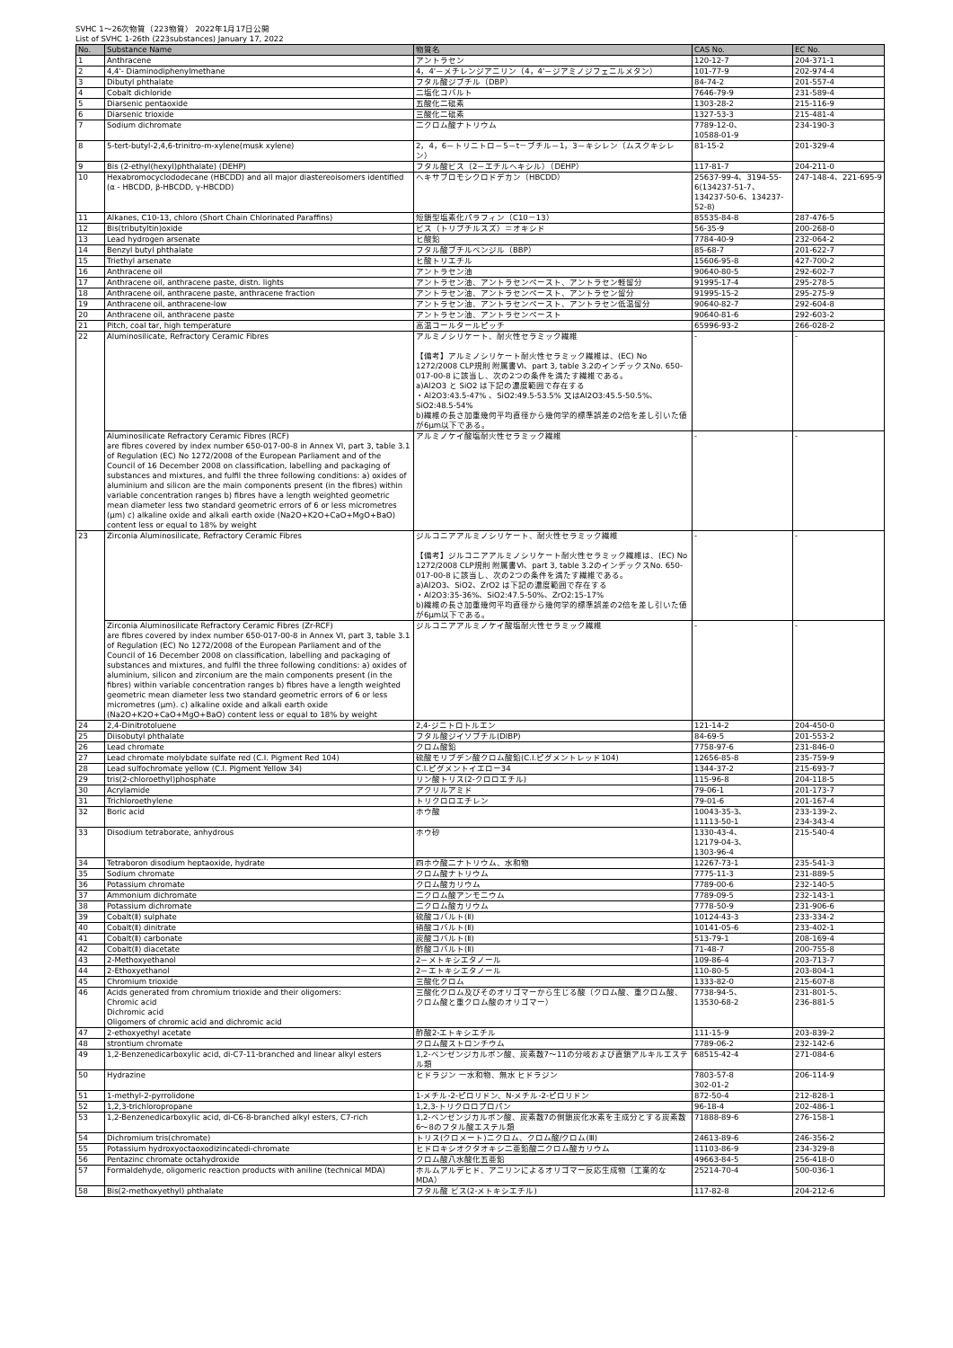SVHC 1〜26次物質（223物質） 2022年1月17日公開
List of SVHC 1-26th (223substances) January 17, 2022
| No. | Substance Name | 物質名 | CAS No. | EC No. |
| --- | --- | --- | --- | --- |
| 1 | Anthracene | アントラセン | 120-12-7 | 204-371-1 |
| 2 | 4,4'- Diaminodiphenylmethane | 4，4'－メチレンジアニリン（4，4'－ジアミノジフェニルメタン） | 101-77-9 | 202-974-4 |
| 3 | Dibutyl phthalate | フタル酸ジブチル（DBP） | 84-74-2 | 201-557-4 |
| 4 | Cobalt dichloride | 二塩化コバルト | 7646-79-9 | 231-589-4 |
| 5 | Diarsenic pentaoxide | 五酸化二砒素 | 1303-28-2 | 215-116-9 |
| 6 | Diarsenic trioxide | 三酸化二砒素 | 1327-53-3 | 215-481-4 |
| 7 | Sodium dichromate | 二クロム酸ナトリウム | 7789-12-0、 10588-01-9 | 234-190-3 |
| 8 | 5-tert-butyl-2,4,6-trinitro-m-xylene(musk xylene) | 2，4，6－トリニトロ－5－t－ブチル－1，3－キシレン（ムスクキシレン） | 81-15-2 | 201-329-4 |
| 9 | Bis (2-ethyl(hexyl)phthalate) (DEHP) | フタル酸ビス（2－エチルヘキシル）（DEHP） | 117-81-7 | 204-211-0 |
| 10 | Hexabromocyclododecane (HBCDD) and all major diastereoisomers identified (α - HBCDD, β-HBCDD, γ-HBCDD) | ヘキサブロモシクロドデカン（HBCDD） | 25637-99-4、3194-55-6(134237-51-7、134237-50-6、134237-52-8) | 247-148-4、221-695-9 |
| 11 | Alkanes, C10-13, chloro (Short Chain Chlorinated Paraffins) | 短鎖型塩素化パラフィン（C10－13） | 85535-84-8 | 287-476-5 |
| 12 | Bis(tributyltin)oxide | ビス（トリブチルスズ）＝オキシド | 56-35-9 | 200-268-0 |
| 13 | Lead hydrogen arsenate | ヒ酸鉛 | 7784-40-9 | 232-064-2 |
| 14 | Benzyl butyl phthalate | フタル酸ブチルベンジル（BBP） | 85-68-7 | 201-622-7 |
| 15 | Triethyl arsenate | ヒ酸トリエチル | 15606-95-8 | 427-700-2 |
| 16 | Anthracene oil | アントラセン油 | 90640-80-5 | 292-602-7 |
| 17 | Anthracene oil, anthracene paste, distn. lights | アントラセン油、アントラセンペースト、アントラセン軽留分 | 91995-17-4 | 295-278-5 |
| 18 | Anthracene oil, anthracene paste, anthracene fraction | アントラセン油、アントラセンペースト、アントラセン留分 | 91995-15-2 | 295-275-9 |
| 19 | Anthracene oil, anthracene-low | アントラセン油、アントラセンペースト、アントラセン低温留分 | 90640-82-7 | 292-604-8 |
| 20 | Anthracene oil, anthracene paste | アントラセン油、アントラセンペースト | 90640-81-6 | 292-603-2 |
| 21 | Pitch, coal tar, high temperature | 高温コールタールピッチ | 65996-93-2 | 266-028-2 |
| 22 | Aluminosilicate, Refractory Ceramic Fibres | アルミノシリケート、耐火性セラミック繊維 【備考】アルミノシリケート耐火性セラミック繊維は、(EC) No 1272/2008 CLP規則 附属書Ⅵ、part 3, table 3.2のインデックスNo. 650-017-00-8 に該当し、次の2つの条件を満たす繊維である。 a)Al2O3 と SiO2 は下記の濃度範囲で存在する ・Al2O3:43.5-47% 、SiO2:49.5-53.5% 又はAl2O3:45.5-50.5%、SiO2:48.5-54% b)繊維の長さ加重幾何平均直径から幾何学的標準誤差の2倍を差し引いた値が6μm以下である。 | - | - |
| | Aluminosilicate Refractory Ceramic Fibres (RCF) are fibres covered by index number 650-017-00-8 in Annex VI, part 3, table 3.1 of Regulation (EC) No 1272/2008 of the European Parliament and of the Council of 16 December 2008 on classification, labelling and packaging of substances and mixtures, and fulfil the three following conditions: a) oxides of aluminium and silicon are the main components present (in the fibres) within variable concentration ranges b) fibres have a length weighted geometric mean diameter less two standard geometric errors of 6 or less micrometres (μm) c) alkaline oxide and alkali earth oxide (Na2O+K2O+CaO+MgO+BaO) content less or equal to 18% by weight | アルミノケイ酸塩耐火性セラミック繊維 | - | - |
| 23 | Zirconia Aluminosilicate, Refractory Ceramic Fibres | ジルコニアアルミノシリケート、耐火性セラミック繊維 【備考】ジルコニアアルミノシリケート耐火性セラミック繊維は、(EC) No 1272/2008 CLP規則 附属書Ⅵ、part 3, table 3.2のインデックスNo. 650-017-00-8 に該当し、次の2つの条件を満たす繊維である。 a)Al2O3、SiO2、ZrO2 は下記の濃度範囲で存在する ・Al2O3:35-36%、SiO2:47.5-50%、ZrO2:15-17% b)繊維の長さ加重幾何平均直径から幾何学的標準誤差の2倍を差し引いた値が6μm以下である。 | - | - |
| | Zirconia Aluminosilicate Refractory Ceramic Fibres (Zr-RCF) are fibres covered by index number 650-017-00-8 in Annex VI, part 3, table 3.1 of Regulation (EC) No 1272/2008 of the European Parliament and of the Council of 16 December 2008 on classification, labelling and packaging of substances and mixtures, and fulfil the three following conditions: a) oxides of aluminium, silicon and zirconium are the main components present (in the fibres) within variable concentration ranges b) fibres have a length weighted geometric mean diameter less two standard geometric errors of 6 or less micrometres (μm). c) alkaline oxide and alkali earth oxide (Na2O+K2O+CaO+MgO+BaO) content less or equal to 18% by weight | ジルコニアアルミノケイ酸塩耐火性セラミック繊維 | - | - |
| 24 | 2,4-Dinitrotoluene | 2,4-ジニトロトルエン | 121-14-2 | 204-450-0 |
| 25 | Diisobutyl phthalate | フタル酸ジイソブチル(DIBP) | 84-69-5 | 201-553-2 |
| 26 | Lead chromate | クロム酸鉛 | 7758-97-6 | 231-846-0 |
| 27 | Lead chromate molybdate sulfate red (C.I. Pigment Red 104) | 硫酸モリブデン酸クロム酸鉛(C.I.ピグメントレッド104) | 12656-85-8 | 235-759-9 |
| 28 | Lead sulfochromate yellow (C.I. Pigment Yellow 34) | C.I.ピグメントイエロー34 | 1344-37-2 | 215-693-7 |
| 29 | tris(2-chloroethyl)phosphate | リン酸トリス(2-クロロエチル) | 115-96-8 | 204-118-5 |
| 30 | Acrylamide | アクリルアミド | 79-06-1 | 201-173-7 |
| 31 | Trichloroethylene | トリクロロエチレン | 79-01-6 | 201-167-4 |
| 32 | Boric acid | ホウ酸 | 10043-35-3、 11113-50-1 | 233-139-2、 234-343-4 |
| 33 | Disodium tetraborate, anhydrous | ホウ砂 | 1330-43-4、 12179-04-3、 1303-96-4 | 215-540-4 |
| 34 | Tetraboron disodium heptaoxide, hydrate | 四ホウ酸二ナトリウム、水和物 | 12267-73-1 | 235-541-3 |
| 35 | Sodium chromate | クロム酸ナトリウム | 7775-11-3 | 231-889-5 |
| 36 | Potassium chromate | クロム酸カリウム | 7789-00-6 | 232-140-5 |
| 37 | Ammonium dichromate | 二クロム酸アンモニウム | 7789-09-5 | 232-143-1 |
| 38 | Potassium dichromate | 二クロム酸カリウム | 7778-50-9 | 231-906-6 |
| 39 | Cobalt(Ⅱ) sulphate | 硫酸コバルト(Ⅱ) | 10124-43-3 | 233-334-2 |
| 40 | Cobalt(Ⅱ) dinitrate | 硝酸コバルト(Ⅱ) | 10141-05-6 | 233-402-1 |
| 41 | Cobalt(Ⅱ) carbonate | 炭酸コバルト(Ⅱ) | 513-79-1 | 208-169-4 |
| 42 | Cobalt(Ⅱ) diacetate | 酢酸コバルト(Ⅱ) | 71-48-7 | 200-755-8 |
| 43 | 2-Methoxyethanol | 2－メトキシエタノール | 109-86-4 | 203-713-7 |
| 44 | 2-Ethoxyethanol | 2－エトキシエタノール | 110-80-5 | 203-804-1 |
| 45 | Chromium trioxide | 三酸化クロム | 1333-82-0 | 215-607-8 |
| 46 | Acids generated from chromium trioxide and their oligomers: Chromic acid Dichromic acid Oligomers of chromic acid and dichromic acid | 三酸化クロム及びそのオリゴマーから生じる酸（クロム酸、重クロム酸、クロム酸と重クロム酸のオリゴマー） | 7738-94-5、 13530-68-2 | 231-801-5、 236-881-5 |
| 47 | 2-ethoxyethyl acetate | 酢酸2-エトキシエチル | 111-15-9 | 203-839-2 |
| 48 | strontium chromate | クロム酸ストロンチウム | 7789-06-2 | 232-142-6 |
| 49 | 1,2-Benzenedicarboxylic acid, di-C7-11-branched and linear alkyl esters | 1,2-ベンゼンジカルボン酸、炭素数7～11の分岐および直鎖アルキルエステル類 | 68515-42-4 | 271-084-6 |
| 50 | Hydrazine | ヒドラジン 一水和物、無水 ヒドラジン | 7803-57-8 302-01-2 | 206-114-9 |
| 51 | 1-methyl-2-pyrrolidone | 1-メチル-2-ピロリドン、N-メチル-2-ピロリドン | 872-50-4 | 212-828-1 |
| 52 | 1,2,3-trichloropropane | 1,2,3-トリクロロプロパン | 96-18-4 | 202-486-1 |
| 53 | 1,2-Benzenedicarboxylic acid, di-C6-8-branched alkyl esters, C7-rich | 1,2-ベンゼンジカルボン酸、炭素数7の側鎖炭化水素を主成分とする炭素数6～8のフタル酸エステル類 | 71888-89-6 | 276-158-1 |
| 54 | Dichromium tris(chromate) | トリス(クロメート)ニクロム、クロム酸/クロム(Ⅲ) | 24613-89-6 | 246-356-2 |
| 55 | Potassium hydroxyoctaoxodizincatedi-chromate | ヒドロキシオクタオキシ二亜鉛酸二クロム酸カリウム | 11103-86-9 | 234-329-8 |
| 56 | Pentazinc chromate octahydroxide | クロム酸八水酸化五亜鉛 | 49663-84-5 | 256-418-0 |
| 57 | Formaldehyde, oligomeric reaction products with aniline (technical MDA) | ホルムアルデヒド、アニリンによるオリゴマー反応生成物（工業的なMDA） | 25214-70-4 | 500-036-1 |
| 58 | Bis(2-methoxyethyl) phthalate | フタル酸 ビス(2-メトキシエチル) | 117-82-8 | 204-212-6 |